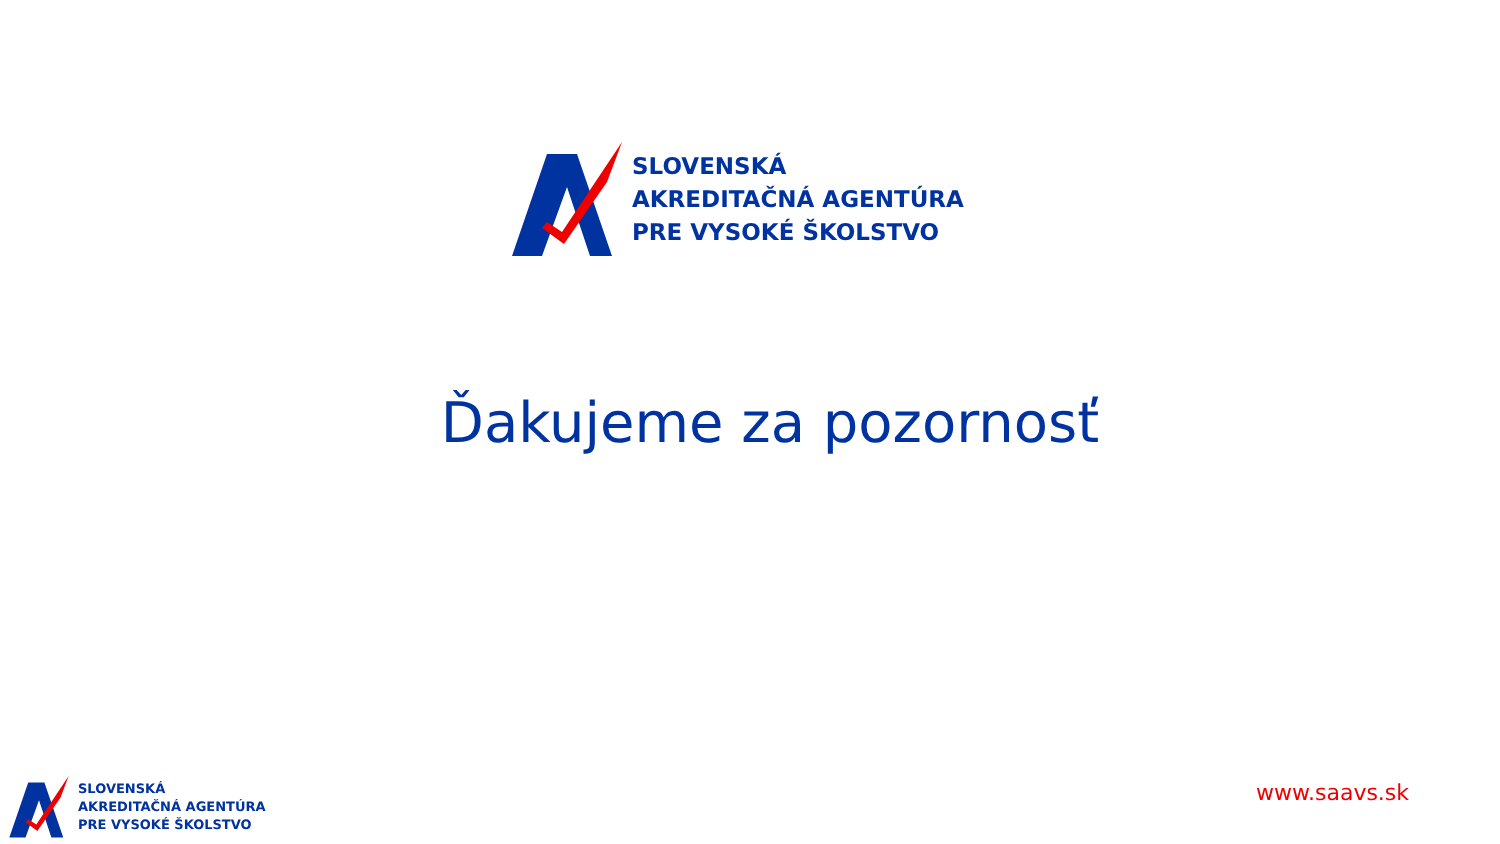SLOVENSKÁ
AKREDITAČNÁ AGENTÚRA
PRE VYSOKÉ ŠKOLSTVO
Ďakujeme za pozornosť
SLOVENSKÁ
AKREDITAČNÁ AGENTÚRA
PRE VYSOKÉ ŠKOLSTVO
www.saavs.sk